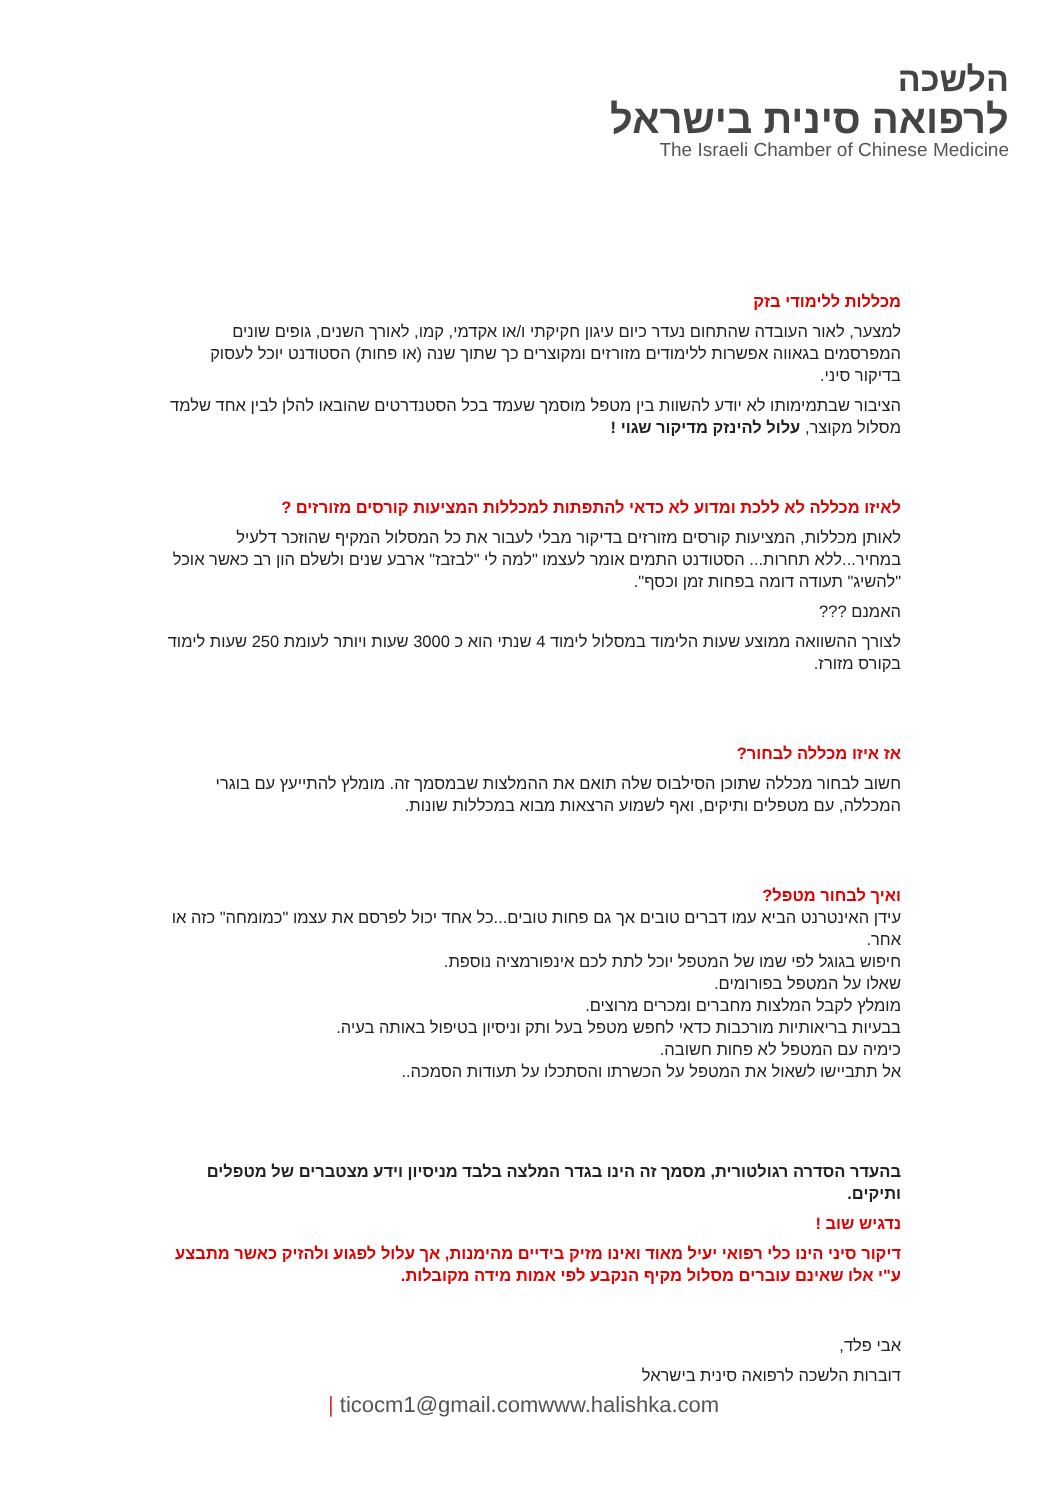הלשכה
לרפואה סינית בישראל
The Israeli Chamber of Chinese Medicine
מכללות ללימודי בזק
למצער, לאור העובדה שהתחום נעדר כיום עיגון חקיקתי ו/או אקדמי, קמו, לאורך השנים, גופים שונים המפרסמים בגאווה אפשרות ללימודים מזורזים ומקוצרים כך שתוך שנה (או פחות) הסטודנט יוכל לעסוק בדיקור סיני.
הציבור שבתמימותו לא יודע להשוות בין מטפל מוסמך שעמד בכל הסטנדרטים שהובאו להלן לבין אחד שלמד מסלול מקוצר, עלול להינזק מדיקור שגוי !
לאיזו מכללה לא ללכת ומדוע לא כדאי להתפתות למכללות המציעות קורסים מזורזים ?
לאותן מכללות, המציעות קורסים מזורזים בדיקור מבלי לעבור את כל המסלול המקיף שהוזכר דלעיל במחיר...ללא תחרות... הסטודנט התמים אומר לעצמו "למה לי "לבזבז" ארבע שנים ולשלם הון רב כאשר אוכל "להשיג" תעודה דומה בפחות זמן וכסף".
האמנם ???
לצורך ההשוואה ממוצע שעות הלימוד במסלול לימוד 4 שנתי הוא כ 3000 שעות ויותר לעומת 250 שעות לימוד בקורס מזורז.
אז איזו מכללה לבחור?
חשוב לבחור מכללה שתוכן הסילבוס שלה תואם את ההמלצות שבמסמך זה. מומלץ להתייעץ עם בוגרי המכללה, עם מטפלים ותיקים, ואף לשמוע הרצאות מבוא במכללות שונות.
ואיך לבחור מטפל?
עידן האינטרנט הביא עמו דברים טובים אך גם פחות טובים...כל אחד יכול לפרסם את עצמו "כמומחה" כזה או אחר.
חיפוש בגוגל לפי שמו של המטפל יוכל לתת לכם אינפורמציה נוספת.
שאלו על המטפל בפורומים.
מומלץ לקבל המלצות מחברים ומכרים מרוצים.
בבעיות בריאותיות מורכבות כדאי לחפש מטפל בעל ותק וניסיון בטיפול באותה בעיה.
כימיה עם המטפל לא פחות חשובה.
אל תתביישו לשאול את המטפל על הכשרתו והסתכלו על תעודות הסמכה..
בהעדר הסדרה רגולטורית, מסמך זה הינו בגדר המלצה בלבד מניסיון וידע מצטברים של מטפלים ותיקים.
נדגיש שוב !
דיקור סיני הינו כלי רפואי יעיל מאוד ואינו מזיק בידיים מהימנות, אך עלול לפגוע ולהזיק כאשר מתבצע ע"י אלו שאינם עוברים מסלול מקיף הנקבע לפי אמות מידה מקובלות.
אבי פלד,
דוברות הלשכה לרפואה סינית בישראל
| ticocm1@gmail.comwww.halishka.com